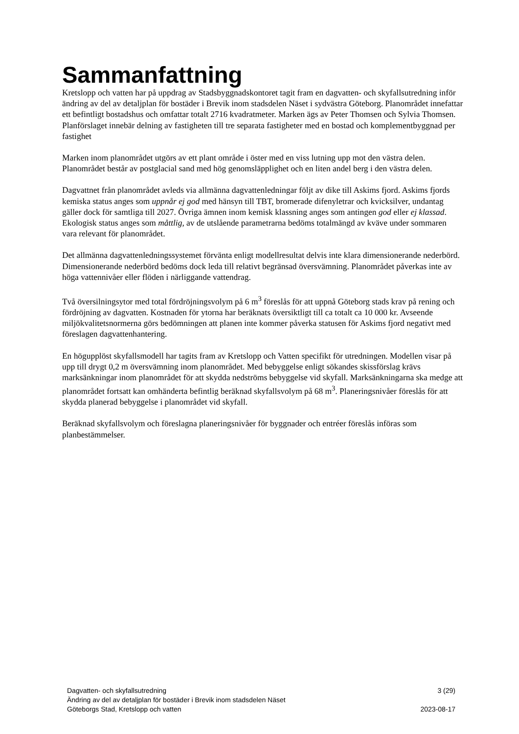Sammanfattning
Kretslopp och vatten har på uppdrag av Stadsbyggnadskontoret tagit fram en dagvatten- och skyfallsutredning inför ändring av del av detaljplan för bostäder i Brevik inom stadsdelen Näset i sydvästra Göteborg. Planområdet innefattar ett befintligt bostadshus och omfattar totalt 2716 kvadratmeter. Marken ägs av Peter Thomsen och Sylvia Thomsen. Planförslaget innebär delning av fastigheten till tre separata fastigheter med en bostad och komplementbyggnad per fastighet
Marken inom planområdet utgörs av ett plant område i öster med en viss lutning upp mot den västra delen. Planområdet består av postglacial sand med hög genomsläpplighet och en liten andel berg i den västra delen.
Dagvattnet från planområdet avleds via allmänna dagvattenledningar följt av dike till Askims fjord. Askims fjords kemiska status anges som uppnår ej god med hänsyn till TBT, bromerade difenyletrar och kvicksilver, undantag gäller dock för samtliga till 2027. Övriga ämnen inom kemisk klassning anges som antingen god eller ej klassad. Ekologisk status anges som måttlig, av de utslående parametrarna bedöms totalmängd av kväve under sommaren vara relevant för planområdet.
Det allmänna dagvattenledningssystemet förvänta enligt modellresultat delvis inte klara dimensionerande nederbörd. Dimensionerande nederbörd bedöms dock leda till relativt begränsad översvämning. Planområdet påverkas inte av höga vattennivåer eller flöden i närliggande vattendrag.
Två översilningsytor med total fördröjningsvolym på 6 m<sup>3</sup> föreslås för att uppnå Göteborg stads krav på rening och fördröjning av dagvatten. Kostnaden för ytorna har beräknats översiktligt till ca totalt ca 10 000 kr. Avseende miljökvalitetsnormerna görs bedömningen att planen inte kommer påverka statusen för Askims fjord negativt med föreslagen dagvattenhantering.
En högupplöst skyfallsmodell har tagits fram av Kretslopp och Vatten specifikt för utredningen. Modellen visar på upp till drygt 0,2 m översvämning inom planområdet. Med bebyggelse enligt sökandes skissförslag krävs marksänkningar inom planområdet för att skydda nedströms bebyggelse vid skyfall. Marksänkningarna ska medge att planområdet fortsatt kan omhänderta befintlig beräknad skyfallsvolym på 68 m<sup>3</sup>. Planeringsnivåer föreslås för att skydda planerad bebyggelse i planområdet vid skyfall.
Beräknad skyfallsvolym och föreslagna planeringsnivåer för byggnader och entréer föreslås införas som planbestämmelser.
Dagvatten- och skyfallsutredning 3 (29)
Ändring av del av detaljplan för bostäder i Brevik inom stadsdelen Näset
Göteborgs Stad, Kretslopp och vatten 2023-08-17